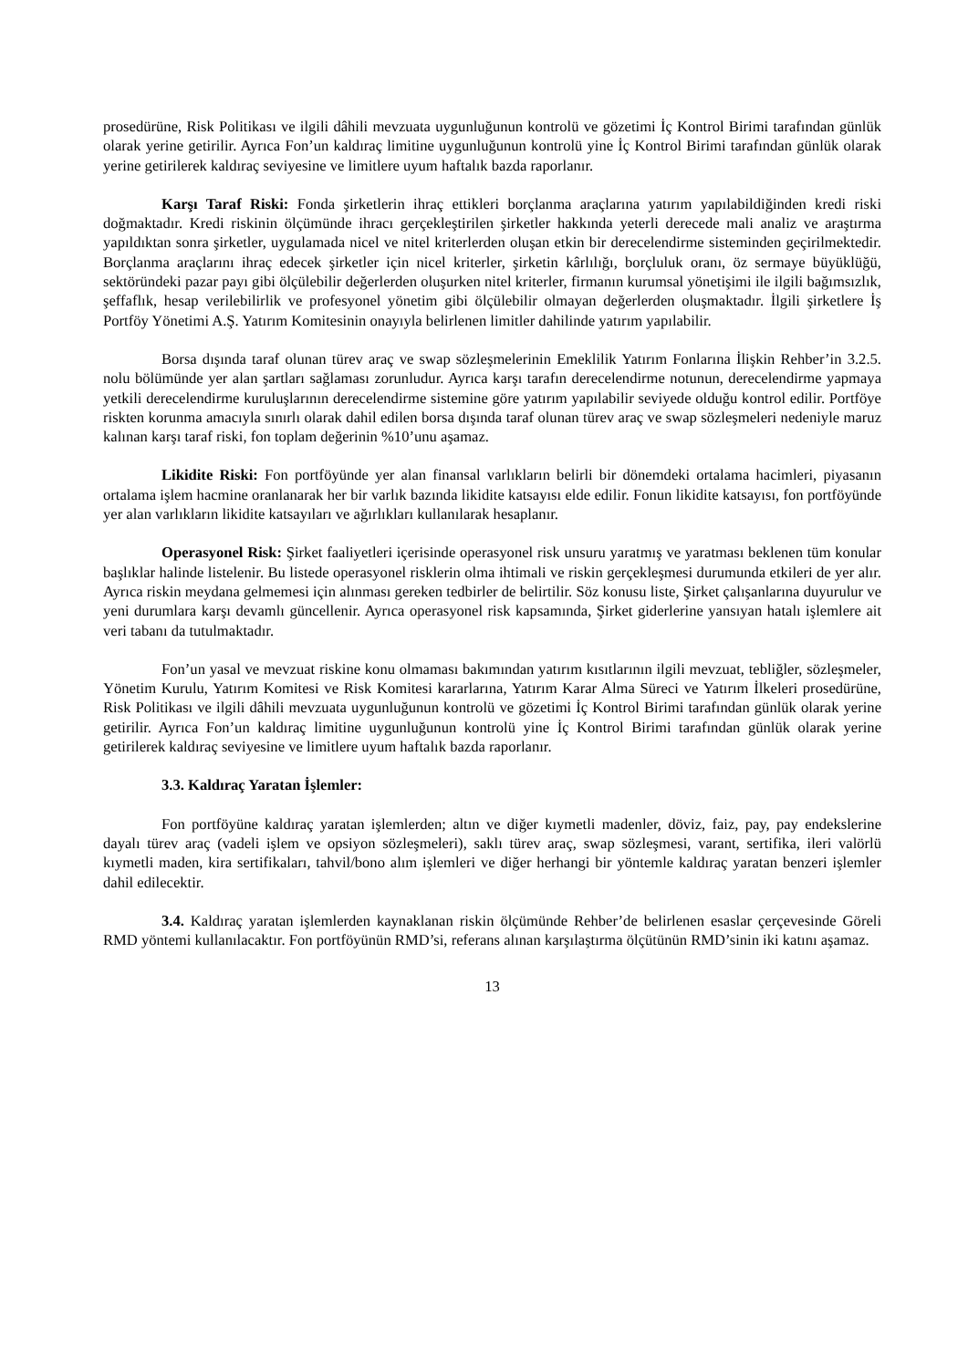prosedürüne, Risk Politikası ve ilgili dâhili mevzuata uygunluğunun kontrolü ve gözetimi İç Kontrol Birimi tarafından günlük olarak yerine getirilir. Ayrıca Fon’un kaldıraç limitine uygunluğunun kontrolü yine İç Kontrol Birimi tarafından günlük olarak yerine getirilerek kaldıraç seviyesine ve limitlere uyum haftalık bazda raporlanır.
Karşı Taraf Riski: Fonda şirketlerin ihraç ettikleri borçlanma araçlarına yatırım yapılabildiğinden kredi riski doğmaktadır. Kredi riskinin ölçümünde ihracı gerçekleştirilen şirketler hakkında yeterli derecede mali analiz ve araştırma yapıldıktan sonra şirketler, uygulamada nicel ve nitel kriterlerden oluşan etkin bir derecelendirme sisteminden geçirilmektedir. Borçlanma araçlarını ihraç edecek şirketler için nicel kriterler, şirketin kârlılığı, borçluluk oranı, öz sermaye büyüklüğü, sektöründeki pazar payı gibi ölçülebilir değerlerden oluşurken nitel kriterler, firmanın kurumsal yönetişimi ile ilgili bağımsızlık, şeffaflık, hesap verilebilirlik ve profesyonel yönetim gibi ölçülebilir olmayan değerlerden oluşmaktadır. İlgili şirketlere İş Portföy Yönetimi A.Ş. Yatırım Komitesinin onayıyla belirlenen limitler dahilinde yatırım yapılabilir.
Borsa dışında taraf olunan türev araç ve swap sözleşmelerinin Emeklilik Yatırım Fonlarına İlişkin Rehber’in 3.2.5. nolu bölümünde yer alan şartları sağlaması zorunludur. Ayrıca karşı tarafın derecelendirme notunun, derecelendirme yapmaya yetkili derecelendirme kuruluşlarının derecelendirme sistemine göre yatırım yapılabilir seviyede olduğu kontrol edilir. Portföye riskten korunma amacıyla sınırlı olarak dahil edilen borsa dışında taraf olunan türev araç ve swap sözleşmeleri nedeniyle maruz kalınan karşı taraf riski, fon toplam değerinin %10’unu aşamaz.
Likidite Riski: Fon portföyünde yer alan finansal varlıkların belirli bir dönemdeki ortalama hacimleri, piyasanın ortalama işlem hacmine oranlanarak her bir varlık bazında likidite katsayısı elde edilir. Fonun likidite katsayısı, fon portföyünde yer alan varlıkların likidite katsayıları ve ağırlıkları kullanılarak hesaplanır.
Operasyonel Risk: Şirket faaliyetleri içerisinde operasyonel risk unsuru yaratmış ve yaratması beklenen tüm konular başlıklar halinde listelenir. Bu listede operasyonel risklerin olma ihtimali ve riskin gerçekleşmesi durumunda etkileri de yer alır. Ayrıca riskin meydana gelmemesi için alınması gereken tedbirler de belirtilir. Söz konusu liste, Şirket çalışanlarına duyurulur ve yeni durumlara karşı devamlı güncellenir. Ayrıca operasyonel risk kapsamında, Şirket giderlerine yansıyan hatalı işlemlere ait veri tabanı da tutulmaktadır.
Fon’un yasal ve mevzuat riskine konu olmaması bakımından yatırım kısıtlarının ilgili mevzuat, tebliğler, sözleşmeler, Yönetim Kurulu, Yatırım Komitesi ve Risk Komitesi kararlarına, Yatırım Karar Alma Süreci ve Yatırım İlkeleri prosedürüne, Risk Politikası ve ilgili dâhili mevzuata uygunluğunun kontrolü ve gözetimi İç Kontrol Birimi tarafından günlük olarak yerine getirilir. Ayrıca Fon’un kaldıraç limitine uygunluğunun kontrolü yine İç Kontrol Birimi tarafından günlük olarak yerine getirilerek kaldıraç seviyesine ve limitlere uyum haftalık bazda raporlanır.
3.3. Kaldıraç Yaratan İşlemler:
Fon portföyüne kaldıraç yaratan işlemlerden; altın ve diğer kıymetli madenler, döviz, faiz, pay, pay endekslerine dayalı türev araç (vadeli işlem ve opsiyon sözleşmeleri), saklı türev araç, swap sözleşmesi, varant, sertifika, ileri valörlü kıymetli maden, kira sertifikaları, tahvil/bono alım işlemleri ve diğer herhangi bir yöntemle kaldıraç yaratan benzeri işlemler dahil edilecektir.
3.4. Kaldıraç yaratan işlemlerden kaynaklanan riskin ölçümünde Rehber’de belirlenen esaslar çerçevesinde Göreli RMD yöntemi kullanılacaktır. Fon portföyünün RMD’si, referans alınan karşılaştırma ölçütünün RMD’sinin iki katını aşamaz.
13